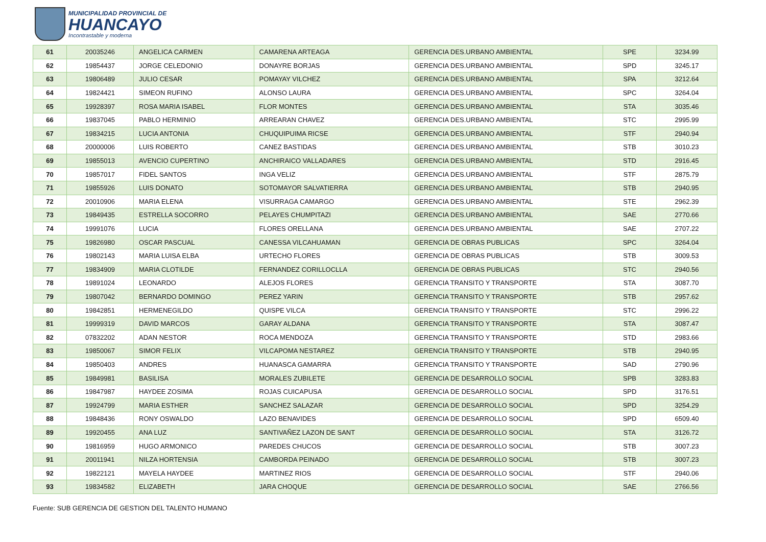MUNICIPALIDAD PROVINCIAL DE
HUANCAYO
Incontrastable y moderna
| 61 | 20035246 | ANGELICA CARMEN | CAMARENA ARTEAGA | GERENCIA DES.URBANO AMBIENTAL | SPE | 3234.99 |
| 62 | 19854437 | JORGE CELEDONIO | DONAYRE BORJAS | GERENCIA DES.URBANO AMBIENTAL | SPD | 3245.17 |
| 63 | 19806489 | JULIO CESAR | POMAYAY VILCHEZ | GERENCIA DES.URBANO AMBIENTAL | SPA | 3212.64 |
| 64 | 19824421 | SIMEON RUFINO | ALONSO LAURA | GERENCIA DES.URBANO AMBIENTAL | SPC | 3264.04 |
| 65 | 19928397 | ROSA MARIA ISABEL | FLOR MONTES | GERENCIA DES.URBANO AMBIENTAL | STA | 3035.46 |
| 66 | 19837045 | PABLO HERMINIO | ARREARAN CHAVEZ | GERENCIA DES.URBANO AMBIENTAL | STC | 2995.99 |
| 67 | 19834215 | LUCIA ANTONIA | CHUQUIPUIMA RICSE | GERENCIA DES.URBANO AMBIENTAL | STF | 2940.94 |
| 68 | 20000006 | LUIS ROBERTO | CANEZ BASTIDAS | GERENCIA DES.URBANO AMBIENTAL | STB | 3010.23 |
| 69 | 19855013 | AVENCIO CUPERTINO | ANCHIRAICO VALLADARES | GERENCIA DES.URBANO AMBIENTAL | STD | 2916.45 |
| 70 | 19857017 | FIDEL SANTOS | INGA VELIZ | GERENCIA DES.URBANO AMBIENTAL | STF | 2875.79 |
| 71 | 19855926 | LUIS DONATO | SOTOMAYOR SALVATIERRA | GERENCIA DES.URBANO AMBIENTAL | STB | 2940.95 |
| 72 | 20010906 | MARIA ELENA | VISURRAGA CAMARGO | GERENCIA DES.URBANO AMBIENTAL | STE | 2962.39 |
| 73 | 19849435 | ESTRELLA SOCORRO | PELAYES CHUMPITAZI | GERENCIA DES.URBANO AMBIENTAL | SAE | 2770.66 |
| 74 | 19991076 | LUCIA | FLORES ORELLANA | GERENCIA DES.URBANO AMBIENTAL | SAE | 2707.22 |
| 75 | 19826980 | OSCAR PASCUAL | CANESSA VILCAHUAMAN | GERENCIA DE OBRAS PUBLICAS | SPC | 3264.04 |
| 76 | 19802143 | MARIA LUISA ELBA | URTECHO FLORES | GERENCIA DE OBRAS PUBLICAS | STB | 3009.53 |
| 77 | 19834909 | MARIA CLOTILDE | FERNANDEZ CORILLOCLLA | GERENCIA DE OBRAS PUBLICAS | STC | 2940.56 |
| 78 | 19891024 | LEONARDO | ALEJOS FLORES | GERENCIA TRANSITO Y TRANSPORTE | STA | 3087.70 |
| 79 | 19807042 | BERNARDO DOMINGO | PEREZ YARIN | GERENCIA TRANSITO Y TRANSPORTE | STB | 2957.62 |
| 80 | 19842851 | HERMENEGILDO | QUISPE VILCA | GERENCIA TRANSITO Y TRANSPORTE | STC | 2996.22 |
| 81 | 19999319 | DAVID MARCOS | GARAY ALDANA | GERENCIA TRANSITO Y TRANSPORTE | STA | 3087.47 |
| 82 | 07832202 | ADAN NESTOR | ROCA MENDOZA | GERENCIA TRANSITO Y TRANSPORTE | STD | 2983.66 |
| 83 | 19850067 | SIMOR FELIX | VILCAPOMA NESTAREZ | GERENCIA TRANSITO Y TRANSPORTE | STB | 2940.95 |
| 84 | 19850403 | ANDRES | HUANASCA GAMARRA | GERENCIA TRANSITO Y TRANSPORTE | SAD | 2790.96 |
| 85 | 19849981 | BASILISA | MORALES ZUBILETE | GERENCIA DE DESARROLLO SOCIAL | SPB | 3283.83 |
| 86 | 19847987 | HAYDEE ZOSIMA | ROJAS CUICAPUSA | GERENCIA DE DESARROLLO SOCIAL | SPD | 3176.51 |
| 87 | 19924799 | MARIA ESTHER | SANCHEZ SALAZAR | GERENCIA DE DESARROLLO SOCIAL | SPD | 3254.29 |
| 88 | 19848436 | RONY OSWALDO | LAZO BENAVIDES | GERENCIA DE DESARROLLO SOCIAL | SPD | 6509.40 |
| 89 | 19920455 | ANA LUZ | SANTIVAÑEZ LAZON DE SANT | GERENCIA DE DESARROLLO SOCIAL | STA | 3126.72 |
| 90 | 19816959 | HUGO ARMONICO | PAREDES CHUCOS | GERENCIA DE DESARROLLO SOCIAL | STB | 3007.23 |
| 91 | 20011941 | NILZA HORTENSIA | CAMBORDA PEINADO | GERENCIA DE DESARROLLO SOCIAL | STB | 3007.23 |
| 92 | 19822121 | MAYELA HAYDEE | MARTINEZ RIOS | GERENCIA DE DESARROLLO SOCIAL | STF | 2940.06 |
| 93 | 19834582 | ELIZABETH | JARA CHOQUE | GERENCIA DE DESARROLLO SOCIAL | SAE | 2766.56 |
Fuente: SUB GERENCIA DE GESTION DEL TALENTO HUMANO